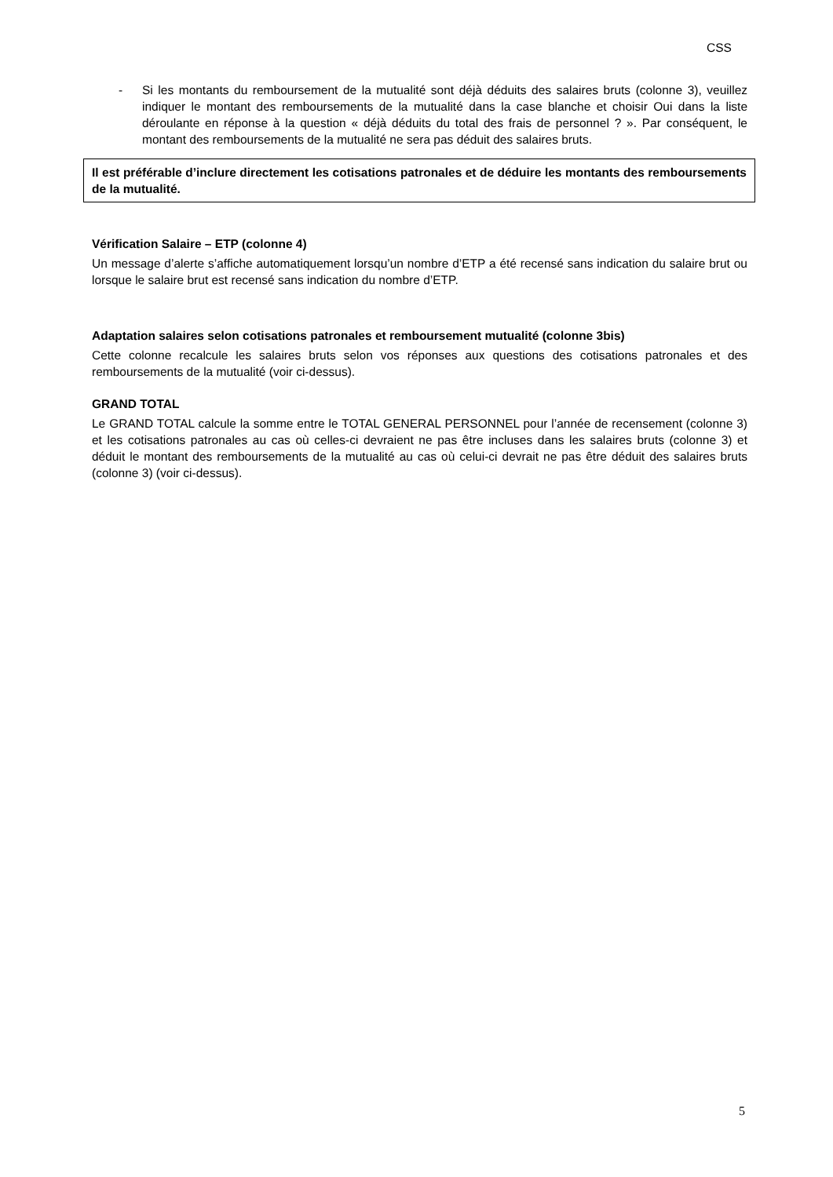CSS
- Si les montants du remboursement de la mutualité sont déjà déduits des salaires bruts (colonne 3), veuillez indiquer le montant des remboursements de la mutualité dans la case blanche et choisir Oui dans la liste déroulante en réponse à la question « déjà déduits du total des frais de personnel ? ». Par conséquent, le montant des remboursements de la mutualité ne sera pas déduit des salaires bruts.
Il est préférable d’inclure directement les cotisations patronales et de déduire les montants des remboursements de la mutualité.
Vérification Salaire – ETP (colonne 4)
Un message d’alerte s’affiche automatiquement lorsqu’un nombre d’ETP a été recensé sans indication du salaire brut ou lorsque le salaire brut est recensé sans indication du nombre d’ETP.
Adaptation salaires selon cotisations patronales et remboursement mutualité (colonne 3bis)
Cette colonne recalcule les salaires bruts selon vos réponses aux questions des cotisations patronales et des remboursements de la mutualité (voir ci-dessus).
GRAND TOTAL
Le GRAND TOTAL calcule la somme entre le TOTAL GENERAL PERSONNEL pour l’année de recensement (colonne 3) et les cotisations patronales au cas où celles-ci devraient ne pas être incluses dans les salaires bruts (colonne 3) et déduit le montant des remboursements de la mutualité au cas où celui-ci devrait ne pas être déduit des salaires bruts (colonne 3) (voir ci-dessus).
5